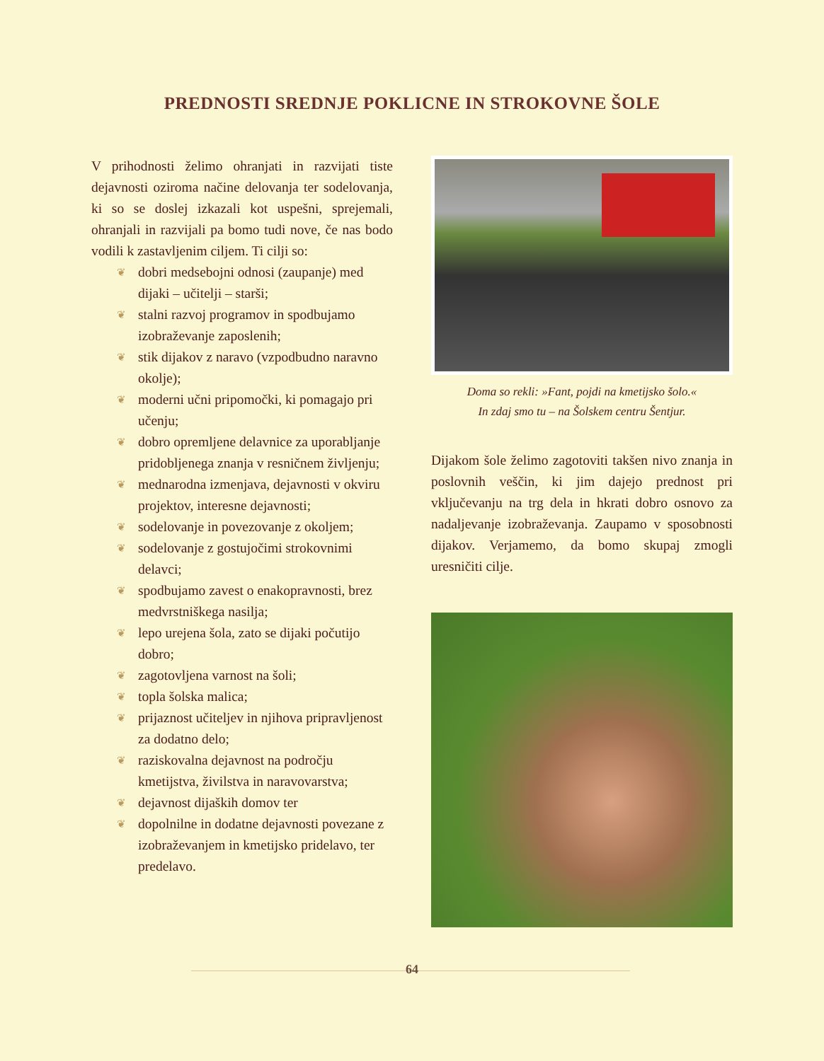PREDNOSTI SREDNJE POKLICNE IN STROKOVNE ŠOLE
V prihodnosti želimo ohranjati in razvijati tiste dejavnosti oziroma načine delovanja ter sodelovanja, ki so se doslej izkazali kot uspešni, sprejemali, ohranjali in razvijali pa bomo tudi nove, če nas bodo vodili k zastavljenim ciljem. Ti cilji so:
❦ dobri medsebojni odnosi (zaupanje) med dijaki – učitelji – starši;
❦ stalni razvoj programov in spodbujamo izobraževanje zaposlenih;
❦ stik dijakov z naravo (vzpodbudno naravno okolje);
❦ moderni učni pripomočki, ki pomagajo pri učenju;
❦ dobro opremljene delavnice za uporabljanje pridobljenega znanja v resničnem življenju;
❦ mednarodna izmenjava, dejavnosti v okviru projektov, interesne dejavnosti;
❦ sodelovanje in povezovanje z okoljem;
❦ sodelovanje z gostujočimi strokovnimi delavci;
❦ spodbujamo zavest o enakopravnosti, brez medvrstniškega nasilja;
❦ lepo urejena šola, zato se dijaki počutijo dobro;
❦ zagotovljena varnost na šoli;
❦ topla šolska malica;
❦ prijaznost učiteljev in njihova pripravljenost za dodatno delo;
❦ raziskovalna dejavnost na področju kmetijstva, živilstva in naravovarstva;
❦ dejavnost dijaških domov ter
❦ dopolnilne in dodatne dejavnosti povezane z izobraževanjem in kmetijsko pridelavo, ter predelavo.
Doma so rekli: »Fant, pojdi na kmetijsko šolo.«
In zdaj smo tu – na Šolskem centru Šentjur.
Dijakom šole želimo zagotoviti takšen nivo znanja in poslovnih veščin, ki jim dajejo prednost pri vključevanju na trg dela in hkrati dobro osnovo za nadaljevanje izobraževanja. Zaupamo v sposobnosti dijakov. Verjamemo, da bomo skupaj zmogli uresničiti cilje.
64